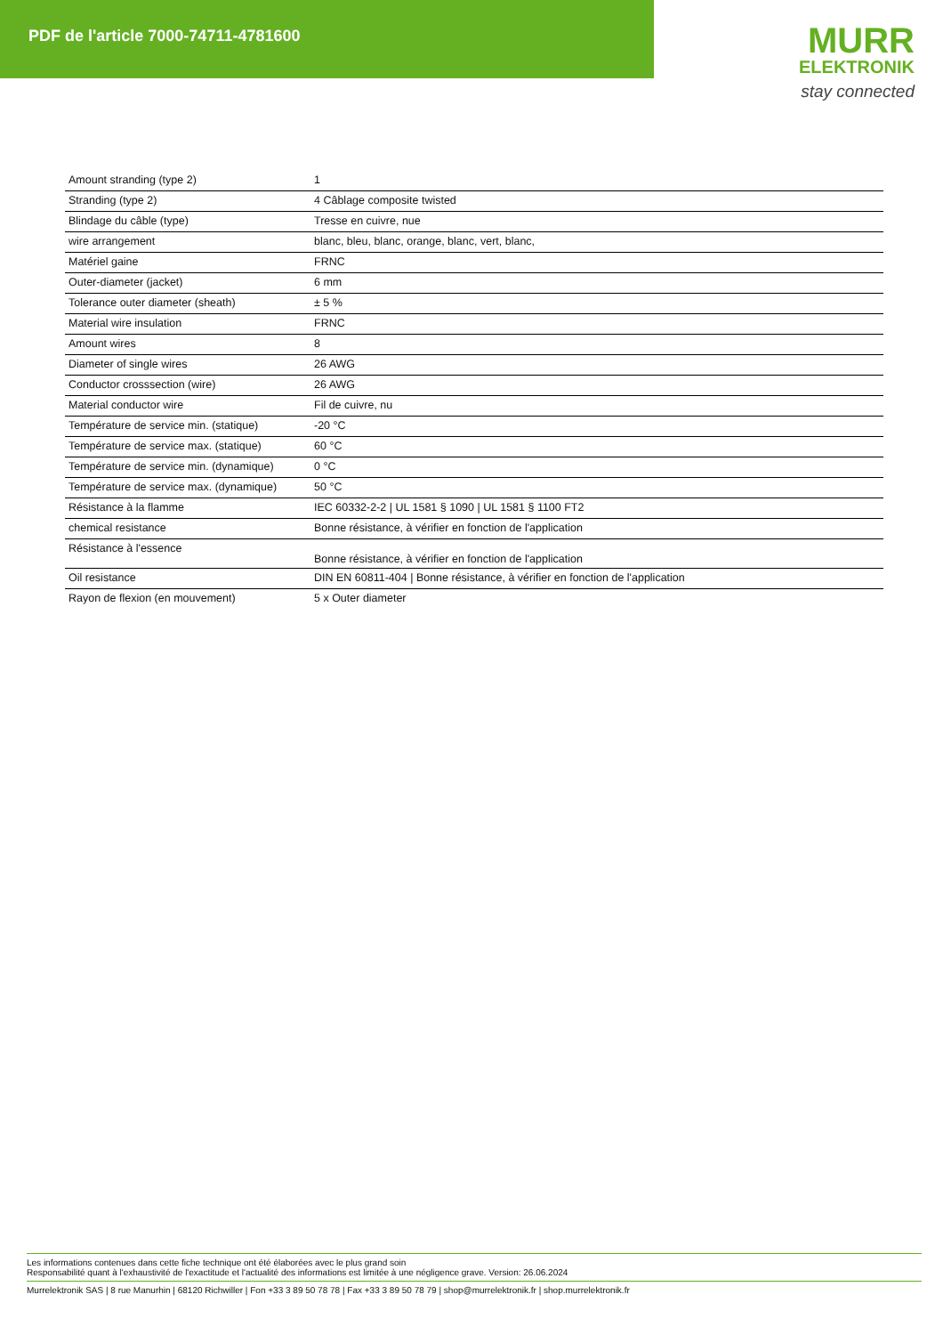PDF de l'article 7000-74711-4781600
MURR
ELEKTRONIK
stay connected
| Amount stranding (type 2) | 1 |
| Stranding (type 2) | 4 Câblage composite twisted |
| Blindage du câble (type) | Tresse en cuivre, nue |
| wire arrangement | blanc, bleu, blanc, orange, blanc, vert, blanc, |
| Matériel gaine | FRNC |
| Outer-diameter (jacket) | 6 mm |
| Tolerance outer diameter (sheath) | ± 5 % |
| Material wire insulation | FRNC |
| Amount wires | 8 |
| Diameter of single wires | 26 AWG |
| Conductor crosssection (wire) | 26 AWG |
| Material conductor wire | Fil de cuivre, nu |
| Température de service min. (statique) | -20 °C |
| Température de service max. (statique) | 60 °C |
| Température de service min. (dynamique) | 0 °C |
| Température de service max. (dynamique) | 50 °C |
| Résistance à la flamme | IEC 60332-2-2 / UL 1581 § 1090 / UL 1581 § 1100 FT2 |
| chemical resistance | Bonne résistance, à vérifier en fonction de l'application |
| Résistance à l'essence | Bonne résistance, à vérifier en fonction de l'application |
| Oil resistance | DIN EN 60811-404 / Bonne résistance, à vérifier en fonction de l'application |
| Rayon de flexion (en mouvement) | 5 x Outer diameter |
Les informations contenues dans cette fiche technique ont été élaborées avec le plus grand soin
Responsabilité quant à l'exhaustivité de l'exactitude et l'actualité des informations est limitée à une négligence grave. Version: 26.06.2024
Murrelektronik SAS | 8 rue Manurhin | 68120 Richwiller | Fon +33 3 89 50 78 78 | Fax +33 3 89 50 78 79 | shop@murrelektronik.fr | shop.murrelektronik.fr